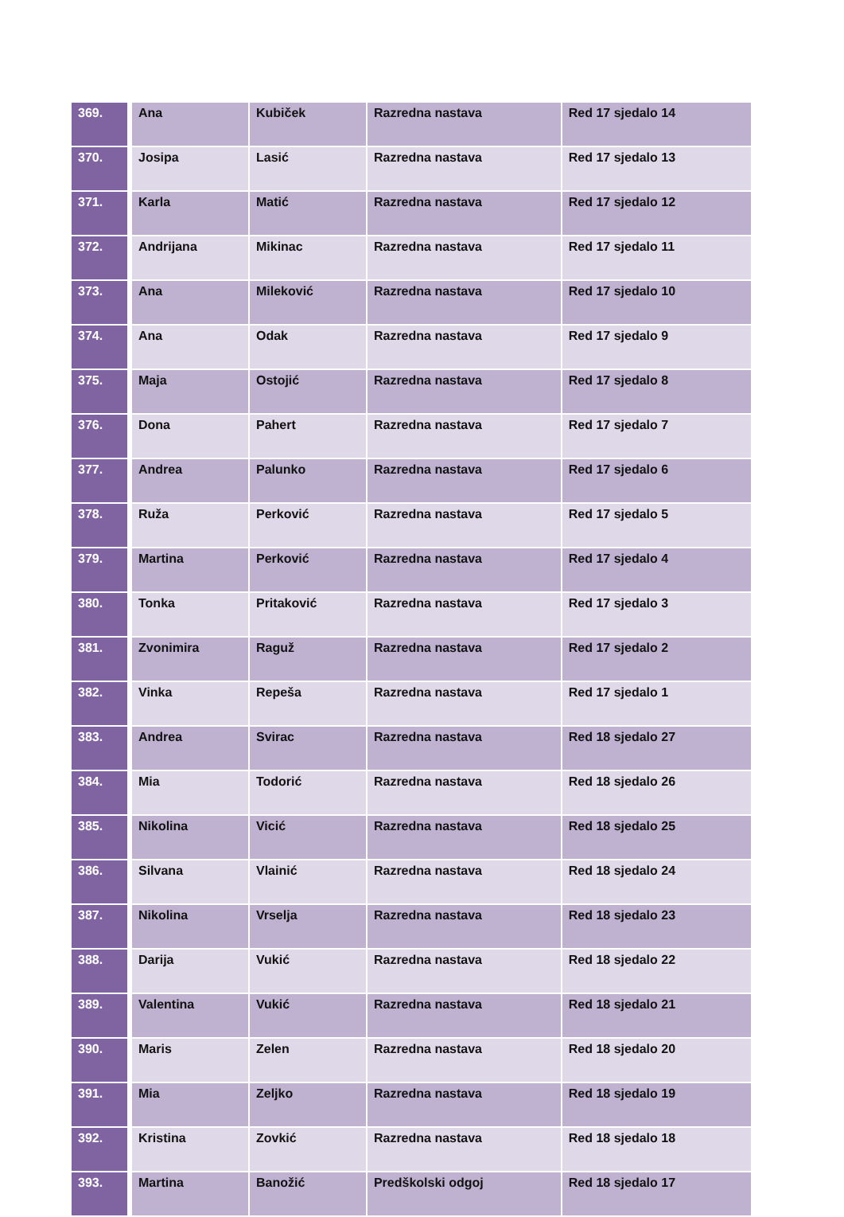| 369. | Ana | Kubiček | Razredna nastava | Red 17 sjedalo 14 |
| 370. | Josipa | Lasić | Razredna nastava | Red 17 sjedalo 13 |
| 371. | Karla | Matić | Razredna nastava | Red 17 sjedalo 12 |
| 372. | Andrijana | Mikinac | Razredna nastava | Red 17 sjedalo 11 |
| 373. | Ana | Mileković | Razredna nastava | Red 17 sjedalo 10 |
| 374. | Ana | Odak | Razredna nastava | Red 17 sjedalo 9 |
| 375. | Maja | Ostojić | Razredna nastava | Red 17 sjedalo 8 |
| 376. | Dona | Pahert | Razredna nastava | Red 17 sjedalo 7 |
| 377. | Andrea | Palunko | Razredna nastava | Red 17 sjedalo 6 |
| 378. | Ruža | Perković | Razredna nastava | Red 17 sjedalo 5 |
| 379. | Martina | Perković | Razredna nastava | Red 17 sjedalo 4 |
| 380. | Tonka | Pritaković | Razredna nastava | Red 17 sjedalo 3 |
| 381. | Zvonimira | Raguž | Razredna nastava | Red 17 sjedalo 2 |
| 382. | Vinka | Repeša | Razredna nastava | Red 17 sjedalo 1 |
| 383. | Andrea | Svirac | Razredna nastava | Red 18 sjedalo 27 |
| 384. | Mia | Todorić | Razredna nastava | Red 18 sjedalo 26 |
| 385. | Nikolina | Vicić | Razredna nastava | Red 18 sjedalo 25 |
| 386. | Silvana | Vlainić | Razredna nastava | Red 18 sjedalo 24 |
| 387. | Nikolina | Vrselja | Razredna nastava | Red 18 sjedalo 23 |
| 388. | Darija | Vukić | Razredna nastava | Red 18 sjedalo 22 |
| 389. | Valentina | Vukić | Razredna nastava | Red 18 sjedalo 21 |
| 390. | Maris | Zelen | Razredna nastava | Red 18 sjedalo 20 |
| 391. | Mia | Zeljko | Razredna nastava | Red 18 sjedalo 19 |
| 392. | Kristina | Zovkić | Razredna nastava | Red 18 sjedalo 18 |
| 393. | Martina | Banožić | Predškolski odgoj | Red 18 sjedalo 17 |